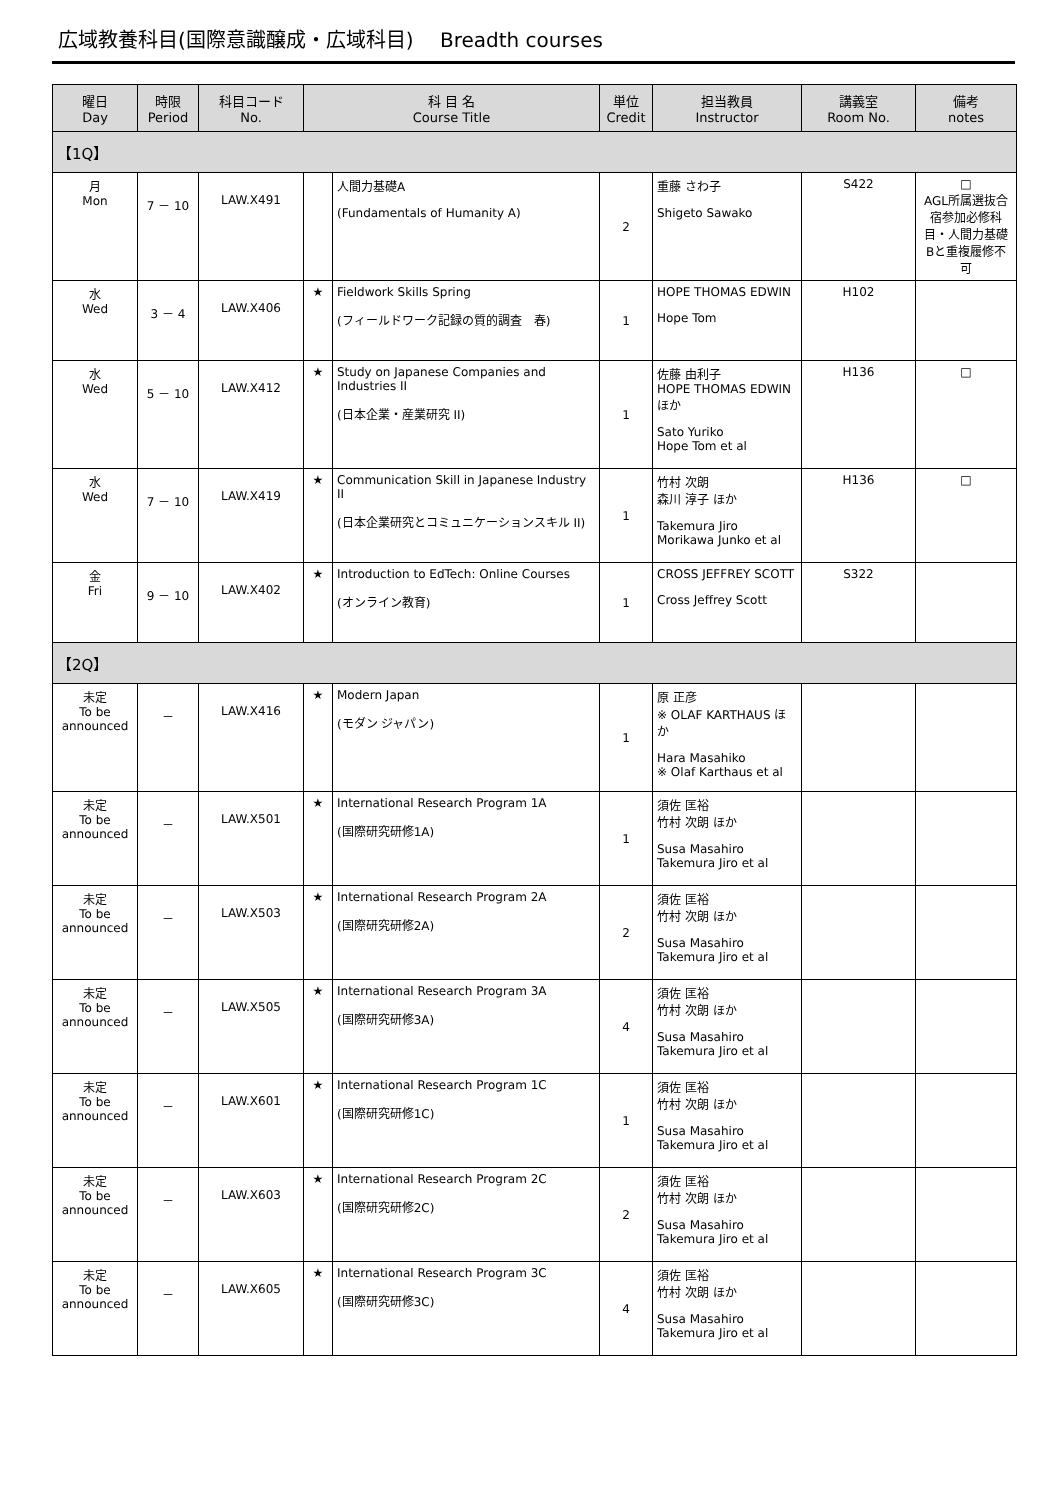広域教養科目(国際意識醸成・広域科目)　 Breadth courses
| 曜日 Day | 時限 Period | 科目コード No. | 科 目 名 Course Title | | 単位 Credit | 担当教員 Instructor | 講義室 Room No. | 備考 notes |
| --- | --- | --- | --- | --- | --- | --- | --- | --- |
| 【1Q】 | | | | | | | | |
| 月 Mon | 7 － 10 | LAW.X491 | | 人間力基礎A (Fundamentals of Humanity A) | 2 | 重藤 さわ子 Shigeto Sawako | S422 | □ AGL所属選抜合宿参加必修科目・人間力基礎Bと重複履修不可 |
| 水 Wed | 3 － 4 | LAW.X406 | ★ | Fieldwork Skills Spring (フィールドワーク記録の質的調査 春) | 1 | HOPE THOMAS EDWIN Hope Tom | H102 | |
| 水 Wed | 5 － 10 | LAW.X412 | ★ | Study on Japanese Companies and Industries II (日本企業・産業研究 II) | 1 | 佐藤 由利子 HOPE THOMAS EDWIN ほか Sato Yuriko Hope Tom et al | H136 | □ |
| 水 Wed | 7 － 10 | LAW.X419 | ★ | Communication Skill in Japanese Industry II (日本企業研究とコミュニケーションスキル II) | 1 | 竹村 次朗 森川 淳子 ほか Takemura Jiro Morikawa Junko et al | H136 | □ |
| 金 Fri | 9 － 10 | LAW.X402 | ★ | Introduction to EdTech: Online Courses (オンライン教育) | 1 | CROSS JEFFREY SCOTT Cross Jeffrey Scott | S322 | |
| 【2Q】 | | | | | | | | |
| 未定 To be announced | － | LAW.X416 | ★ | Modern Japan (モダン ジャパン) | 1 | 原 正彦 ※ OLAF KARTHAUS ほか Hara Masahiko ※ Olaf Karthaus et al | | |
| 未定 To be announced | － | LAW.X501 | ★ | International Research Program 1A (国際研究研修1A) | 1 | 須佐 匡裕 竹村 次朗 ほか Susa Masahiro Takemura Jiro et al | | |
| 未定 To be announced | － | LAW.X503 | ★ | International Research Program 2A (国際研究研修2A) | 2 | 須佐 匡裕 竹村 次朗 ほか Susa Masahiro Takemura Jiro et al | | |
| 未定 To be announced | － | LAW.X505 | ★ | International Research Program 3A (国際研究研修3A) | 4 | 須佐 匡裕 竹村 次朗 ほか Susa Masahiro Takemura Jiro et al | | |
| 未定 To be announced | － | LAW.X601 | ★ | International Research Program 1C (国際研究研修1C) | 1 | 須佐 匡裕 竹村 次朗 ほか Susa Masahiro Takemura Jiro et al | | |
| 未定 To be announced | － | LAW.X603 | ★ | International Research Program 2C (国際研究研修2C) | 2 | 須佐 匡裕 竹村 次朗 ほか Susa Masahiro Takemura Jiro et al | | |
| 未定 To be announced | － | LAW.X605 | ★ | International Research Program 3C (国際研究研修3C) | 4 | 須佐 匡裕 竹村 次朗 ほか Susa Masahiro Takemura Jiro et al | | |